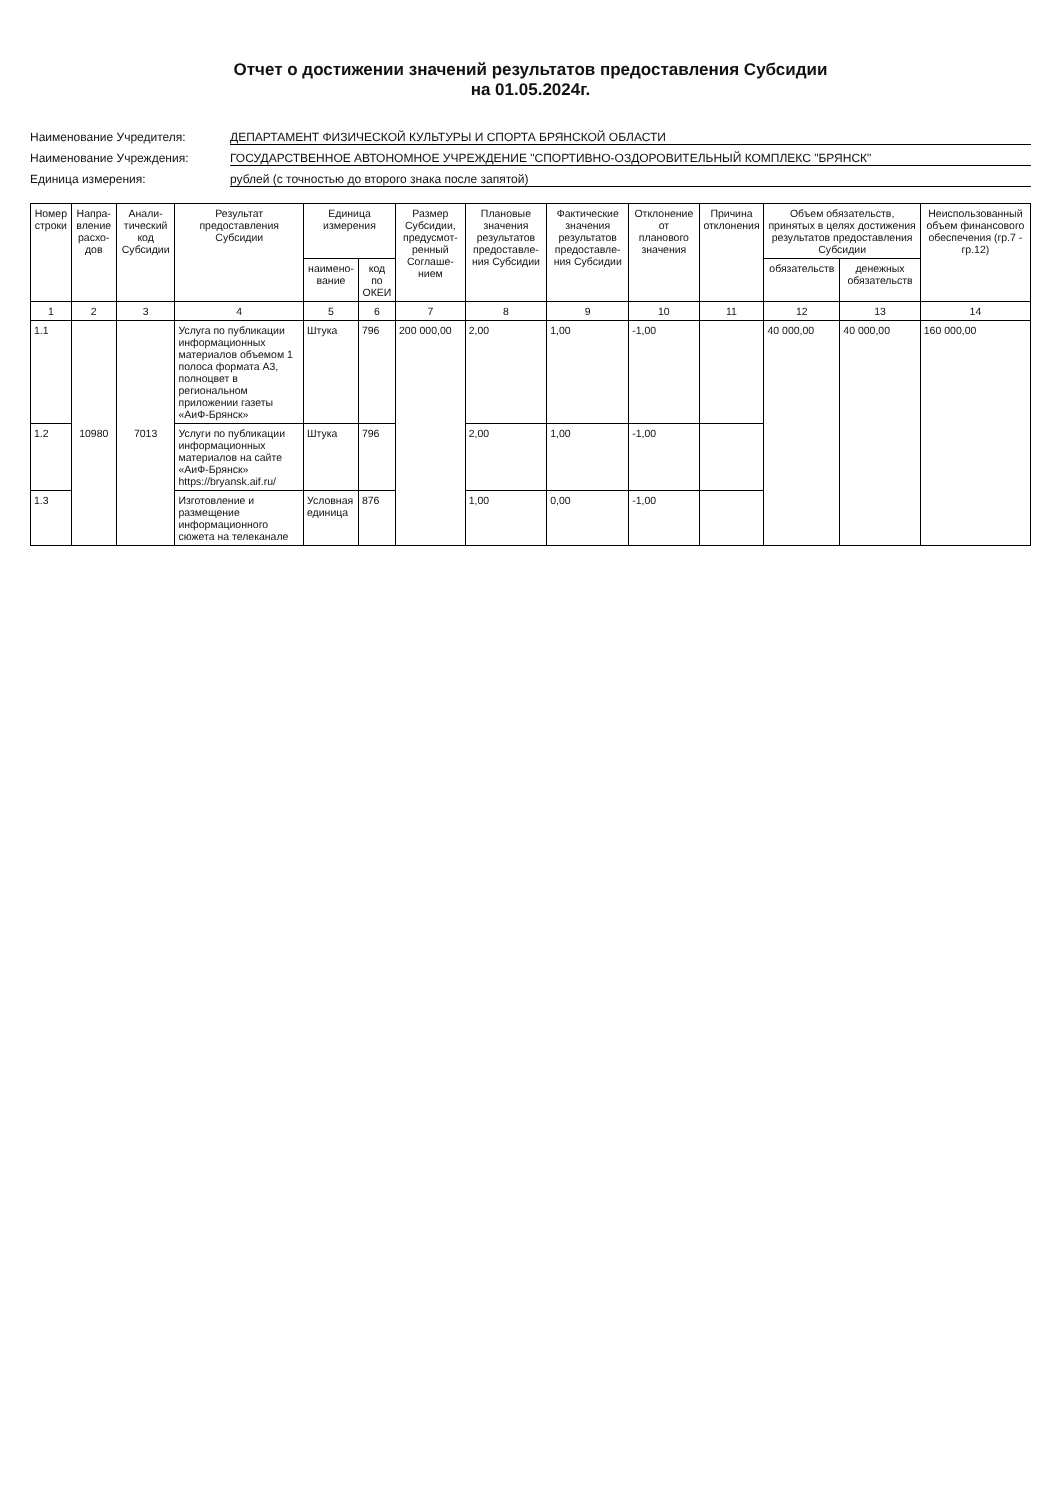Отчет о достижении значений результатов предоставления Субсидии
на 01.05.2024г.
Наименование Учредителя: ДЕПАРТАМЕНТ ФИЗИЧЕСКОЙ КУЛЬТУРЫ И СПОРТА БРЯНСКОЙ ОБЛАСТИ
Наименование Учреждения: ГОСУДАРСТВЕННОЕ АВТОНОМНОЕ УЧРЕЖДЕНИЕ "СПОРТИВНО-ОЗДОРОВИТЕЛЬНЫЙ КОМПЛЕКС "БРЯНСК"
Единица измерения: рублей (с точностью до второго знака после запятой)
| Номер строки | Напра-вление расхо-дов | Анали-тический код Субсидии | Результат предоставления Субсидии | Единица измерения | | Размер Субсидии, предусмот-ренный Соглаше-нием | Плановые значения результатов предоставле-ния Субсидии | Фактические значения результатов предоставле-ния Субсидии | Отклонение от планового значения | Причина отклонения | Объем обязательств, принятых в целях достижения результатов предоставления Субсидии | | Неиспользованный объем финансового обеспечения (гр.7 - гр.12) |
| --- | --- | --- | --- | --- | --- | --- | --- | --- | --- | --- | --- | --- | --- |
| | | | | наимено-вание | код по ОКЕИ | | | | | | обязательств | денежных обязательств | |
| 1 | 2 | 3 | 4 | 5 | 6 | 7 | 8 | 9 | 10 | 11 | 12 | 13 | 14 |
| 1.1 | 10980 | 7013 | Услуга по публикации информационных материалов объемом 1 полоса формата А3, полноцвет в региональном приложении газеты «АиФ-Брянск» | Штука | 796 | 200 000,00 | 2,00 | 1,00 | -1,00 | | 40 000,00 | 40 000,00 | 160 000,00 |
| 1.2 | | | Услуги по публикации информационных материалов на сайте «АиФ-Брянск» https://bryansk.aif.ru/ | Штука | 796 | | 2,00 | 1,00 | -1,00 | | | | |
| 1.3 | | | Изготовление и размещение информационного сюжета на телеканале | Условная единица | 876 | | 1,00 | 0,00 | -1,00 | | | | |